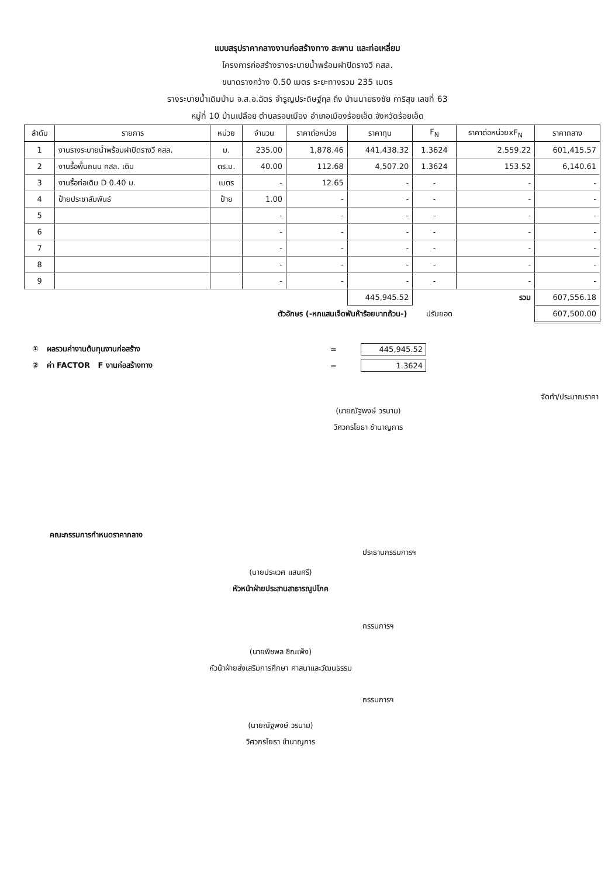แบบสรุปราคากลางงานก่อสร้างทาง สะพาน และท่อเหลี่ยม
โครงการก่อสร้างรางระบายน้ำพร้อมฝาปิดรางวี คสล.
ขนาดรางกว้าง 0.50 เมตร ระยะทางรวม 235 เมตร
รางระบายน้ำเดิมบ้าน จ.ส.อ.ฉัตร จำรูญประดิษฐ์กุล ถึง บ้านนายธงชัย การิสุข เลขที่ 63
หมู่ที่ 10 บ้านเปลือย ตำบลรอบเมือง อำเภอเมืองร้อยเอ็ด จังหวัดร้อยเอ็ด
| ลำดับ | รายการ | หน่วย | จำนวน | ราคาต่อหน่วย | ราคาทุน | F<sub>N</sub> | ราคาต่อหน่วยxF<sub>N</sub> | ราคากลาง |
| --- | --- | --- | --- | --- | --- | --- | --- | --- |
| 1 | งานรางระบายน้ำพร้อมฝาปิดรางวี คสล. | ม. | 235.00 | 1,878.46 | 441,438.32 | 1.3624 | 2,559.22 | 601,415.57 |
| 2 | งานรื้อพื้นถนน คสล. เดิม | ตร.ม. | 40.00 | 112.68 | 4,507.20 | 1.3624 | 153.52 | 6,140.61 |
| 3 | งานรื้อท่อเดิม D 0.40 ม. | เมตร | - | 12.65 | - | - | - | - |
| 4 | ป้ายประชาสัมพันธ์ | ป้าย | 1.00 | - | - | - | - | - |
| 5 | | | - | - | - | - | - | - |
| 6 | | | - | - | - | - | - | - |
| 7 | | | - | - | - | - | - | - |
| 8 | | | - | - | - | - | - | - |
| 9 | | | - | - | - | - | - | - |
| | | | | | 445,945.52 | รวม | | 607,556.18 |
| ตัวอักษร (-หกแสนเจ็ดพันห้าร้อยบาทถ้วน-) ปรับยอด | | | | | | | | 607,500.00 |
① ผลรวมค่างานต้นทุนงานก่อสร้าง = 445,945.52
② ค่า FACTOR F งานก่อสร้างทาง = 1.3624
จัดทำ/ประมาณราคา
(นายณัฐพงษ์ วรนาม)
วิศวกรโยธา ชำนาญการ
คณะกรรมการกำหนดราคากลาง
ประธานกรรมการฯ
(นายประเวศ แสนศรี)
หัวหน้าฝ่ายประสานสาธารณูปโภค
กรรมการฯ
(นายพิชพล ชิณเพ็ง)
หัวน้าฝ่ายส่งเสริมการศึกษา ศาสนาและวัฒนธรรม
กรรมการฯ
(นายณัฐพงษ์ วรนาม)
วิศวกรโยธา ชำนาญการ